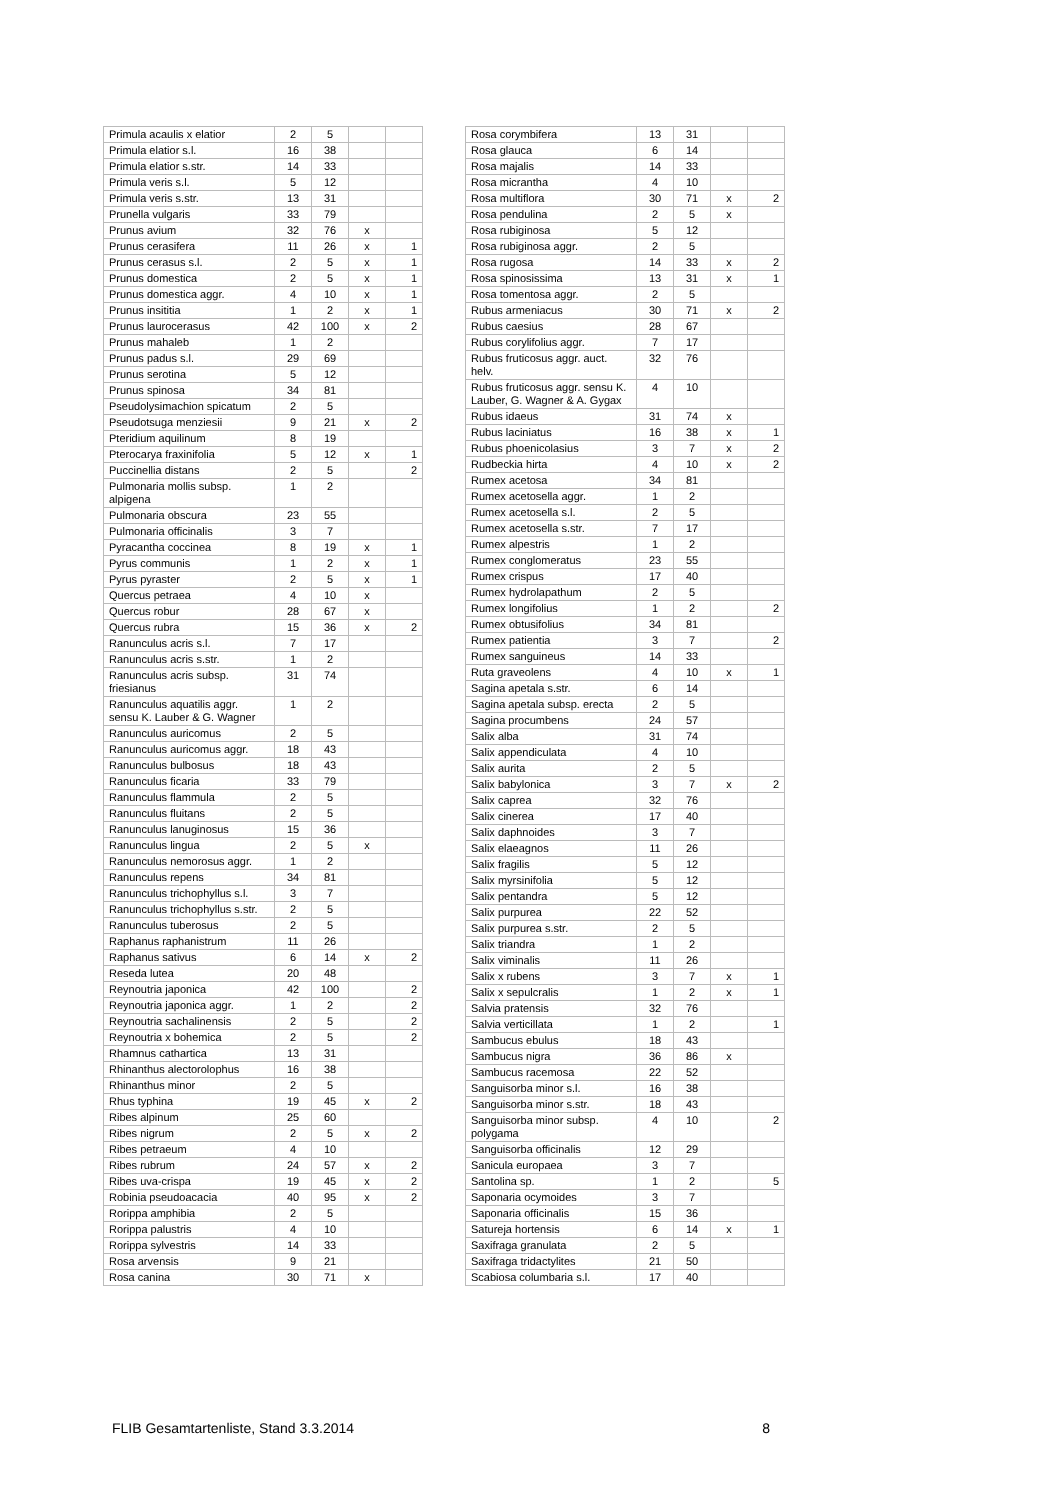| Primula acaulis x elatior | 2 | 5 | | |
| Primula elatior s.l. | 16 | 38 | | |
| Primula elatior s.str. | 14 | 33 | | |
| Primula veris s.l. | 5 | 12 | | |
| Primula veris s.str. | 13 | 31 | | |
| Prunella vulgaris | 33 | 79 | | |
| Prunus avium | 32 | 76 | x | |
| Prunus cerasifera | 11 | 26 | x | 1 |
| Prunus cerasus s.l. | 2 | 5 | x | 1 |
| Prunus domestica | 2 | 5 | x | 1 |
| Prunus domestica aggr. | 4 | 10 | x | 1 |
| Prunus insititia | 1 | 2 | x | 1 |
| Prunus laurocerasus | 42 | 100 | x | 2 |
| Prunus mahaleb | 1 | 2 | | |
| Prunus padus s.l. | 29 | 69 | | |
| Prunus serotina | 5 | 12 | | |
| Prunus spinosa | 34 | 81 | | |
| Pseudolysimachion spicatum | 2 | 5 | | |
| Pseudotsuga menziesii | 9 | 21 | x | 2 |
| Pteridium aquilinum | 8 | 19 | | |
| Pterocarya fraxinifolia | 5 | 12 | x | 1 |
| Puccinellia distans | 2 | 5 | | 2 |
| Pulmonaria mollis subsp. alpigena | 1 | 2 | | |
| Pulmonaria obscura | 23 | 55 | | |
| Pulmonaria officinalis | 3 | 7 | | |
| Pyracantha coccinea | 8 | 19 | x | 1 |
| Pyrus communis | 1 | 2 | x | 1 |
| Pyrus pyraster | 2 | 5 | x | 1 |
| Quercus petraea | 4 | 10 | x | |
| Quercus robur | 28 | 67 | x | |
| Quercus rubra | 15 | 36 | x | 2 |
| Ranunculus acris s.l. | 7 | 17 | | |
| Ranunculus acris s.str. | 1 | 2 | | |
| Ranunculus acris subsp. friesianus | 31 | 74 | | |
| Ranunculus aquatilis aggr. sensu K. Lauber & G. Wagner | 1 | 2 | | |
| Ranunculus auricomus | 2 | 5 | | |
| Ranunculus auricomus aggr. | 18 | 43 | | |
| Ranunculus bulbosus | 18 | 43 | | |
| Ranunculus ficaria | 33 | 79 | | |
| Ranunculus flammula | 2 | 5 | | |
| Ranunculus fluitans | 2 | 5 | | |
| Ranunculus lanuginosus | 15 | 36 | | |
| Ranunculus lingua | 2 | 5 | x | |
| Ranunculus nemorosus aggr. | 1 | 2 | | |
| Ranunculus repens | 34 | 81 | | |
| Ranunculus trichophyllus s.l. | 3 | 7 | | |
| Ranunculus trichophyllus s.str. | 2 | 5 | | |
| Ranunculus tuberosus | 2 | 5 | | |
| Raphanus raphanistrum | 11 | 26 | | |
| Raphanus sativus | 6 | 14 | x | 2 |
| Reseda lutea | 20 | 48 | | |
| Reynoutria japonica | 42 | 100 | | 2 |
| Reynoutria japonica aggr. | 1 | 2 | | 2 |
| Reynoutria sachalinensis | 2 | 5 | | 2 |
| Reynoutria x bohemica | 2 | 5 | | 2 |
| Rhamnus cathartica | 13 | 31 | | |
| Rhinanthus alectorolophus | 16 | 38 | | |
| Rhinanthus minor | 2 | 5 | | |
| Rhus typhina | 19 | 45 | x | 2 |
| Ribes alpinum | 25 | 60 | | |
| Ribes nigrum | 2 | 5 | x | 2 |
| Ribes petraeum | 4 | 10 | | |
| Ribes rubrum | 24 | 57 | x | 2 |
| Ribes uva-crispa | 19 | 45 | x | 2 |
| Robinia pseudoacacia | 40 | 95 | x | 2 |
| Rorippa amphibia | 2 | 5 | | |
| Rorippa palustris | 4 | 10 | | |
| Rorippa sylvestris | 14 | 33 | | |
| Rosa arvensis | 9 | 21 | | |
| Rosa canina | 30 | 71 | x | |
| Rosa corymbifera | 13 | 31 | | |
| Rosa glauca | 6 | 14 | | |
| Rosa majalis | 14 | 33 | | |
| Rosa micrantha | 4 | 10 | | |
| Rosa multiflora | 30 | 71 | x | 2 |
| Rosa pendulina | 2 | 5 | x | |
| Rosa rubiginosa | 5 | 12 | | |
| Rosa rubiginosa aggr. | 2 | 5 | | |
| Rosa rugosa | 14 | 33 | x | 2 |
| Rosa spinosissima | 13 | 31 | x | 1 |
| Rosa tomentosa aggr. | 2 | 5 | | |
| Rubus armeniacus | 30 | 71 | x | 2 |
| Rubus caesius | 28 | 67 | | |
| Rubus corylifolius aggr. | 7 | 17 | | |
| Rubus fruticosus aggr. auct. helv. | 32 | 76 | | |
| Rubus fruticosus aggr. sensu K. Lauber, G. Wagner & A. Gygax | 4 | 10 | | |
| Rubus idaeus | 31 | 74 | x | |
| Rubus laciniatus | 16 | 38 | x | 1 |
| Rubus phoenicolasius | 3 | 7 | x | 2 |
| Rudbeckia hirta | 4 | 10 | x | 2 |
| Rumex acetosa | 34 | 81 | | |
| Rumex acetosella aggr. | 1 | 2 | | |
| Rumex acetosella s.l. | 2 | 5 | | |
| Rumex acetosella s.str. | 7 | 17 | | |
| Rumex alpestris | 1 | 2 | | |
| Rumex conglomeratus | 23 | 55 | | |
| Rumex crispus | 17 | 40 | | |
| Rumex hydrolapathum | 2 | 5 | | |
| Rumex longifolius | 1 | 2 | | 2 |
| Rumex obtusifolius | 34 | 81 | | |
| Rumex patientia | 3 | 7 | | 2 |
| Rumex sanguineus | 14 | 33 | | |
| Ruta graveolens | 4 | 10 | x | 1 |
| Sagina apetala s.str. | 6 | 14 | | |
| Sagina apetala subsp. erecta | 2 | 5 | | |
| Sagina procumbens | 24 | 57 | | |
| Salix alba | 31 | 74 | | |
| Salix appendiculata | 4 | 10 | | |
| Salix aurita | 2 | 5 | | |
| Salix babylonica | 3 | 7 | x | 2 |
| Salix caprea | 32 | 76 | | |
| Salix cinerea | 17 | 40 | | |
| Salix daphnoides | 3 | 7 | | |
| Salix elaeagnos | 11 | 26 | | |
| Salix fragilis | 5 | 12 | | |
| Salix myrsinifolia | 5 | 12 | | |
| Salix pentandra | 5 | 12 | | |
| Salix purpurea | 22 | 52 | | |
| Salix purpurea s.str. | 2 | 5 | | |
| Salix triandra | 1 | 2 | | |
| Salix viminalis | 11 | 26 | | |
| Salix x rubens | 3 | 7 | x | 1 |
| Salix x sepulcralis | 1 | 2 | x | 1 |
| Salvia pratensis | 32 | 76 | | |
| Salvia verticillata | 1 | 2 | | 1 |
| Sambucus ebulus | 18 | 43 | | |
| Sambucus nigra | 36 | 86 | x | |
| Sambucus racemosa | 22 | 52 | | |
| Sanguisorba minor s.l. | 16 | 38 | | |
| Sanguisorba minor s.str. | 18 | 43 | | |
| Sanguisorba minor subsp. polygama | 4 | 10 | | 2 |
| Sanguisorba officinalis | 12 | 29 | | |
| Sanicula europaea | 3 | 7 | | |
| Santolina sp. | 1 | 2 | | 5 |
| Saponaria ocymoides | 3 | 7 | | |
| Saponaria officinalis | 15 | 36 | | |
| Satureja hortensis | 6 | 14 | x | 1 |
| Saxifraga granulata | 2 | 5 | | |
| Saxifraga tridactylites | 21 | 50 | | |
| Scabiosa columbaria s.l. | 17 | 40 | | |
FLIB Gesamtartenliste, Stand 3.3.2014 8